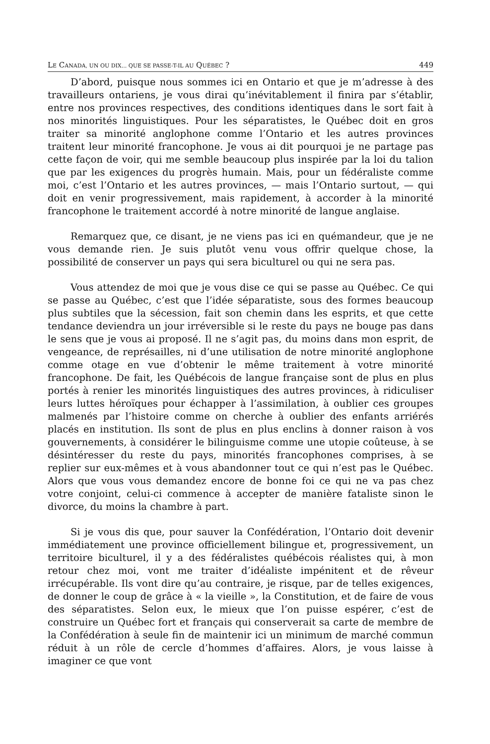LE CANADA, UN OU DIX... QUE SE PASSE-T-IL AU QUÉBEC ? 449
D’abord, puisque nous sommes ici en Ontario et que je m’adresse à des travailleurs ontariens, je vous dirai qu’inévitablement il finira par s’établir, entre nos provinces respectives, des conditions identiques dans le sort fait à nos minorités linguistiques. Pour les séparatistes, le Québec doit en gros traiter sa minorité anglophone comme l’Ontario et les autres provinces traitent leur minorité francophone. Je vous ai dit pourquoi je ne partage pas cette façon de voir, qui me semble beaucoup plus inspirée par la loi du talion que par les exigences du progrès humain. Mais, pour un fédéraliste comme moi, c’est l’Ontario et les autres provinces, — mais l’Ontario surtout, — qui doit en venir progressivement, mais rapidement, à accorder à la minorité francophone le traitement accordé à notre minorité de langue anglaise.
Remarquez que, ce disant, je ne viens pas ici en quémandeur, que je ne vous demande rien. Je suis plutôt venu vous offrir quelque chose, la possibilité de conserver un pays qui sera biculturel ou qui ne sera pas.
Vous attendez de moi que je vous dise ce qui se passe au Québec. Ce qui se passe au Québec, c’est que l’idée séparatiste, sous des formes beaucoup plus subtiles que la sécession, fait son chemin dans les esprits, et que cette tendance deviendra un jour irréversible si le reste du pays ne bouge pas dans le sens que je vous ai proposé. Il ne s’agit pas, du moins dans mon esprit, de vengeance, de représailles, ni d’une utilisation de notre minorité anglophone comme otage en vue d’obtenir le même traitement à votre minorité francophone. De fait, les Québécois de langue française sont de plus en plus portés à renier les minorités linguistiques des autres provinces, à ridiculiser leurs luttes héroïques pour échapper à l’assimilation, à oublier ces groupes malmenés par l’histoire comme on cherche à oublier des enfants arriérés placés en institution. Ils sont de plus en plus enclins à donner raison à vos gouvernements, à considérer le bilinguisme comme une utopie coûteuse, à se désintéresser du reste du pays, minorités francophones comprises, à se replier sur eux-mêmes et à vous abandonner tout ce qui n’est pas le Québec. Alors que vous vous demandez encore de bonne foi ce qui ne va pas chez votre conjoint, celui-ci commence à accepter de manière fataliste sinon le divorce, du moins la chambre à part.
Si je vous dis que, pour sauver la Confédération, l’Ontario doit devenir immédiatement une province officiellement bilingue et, progressivement, un territoire biculturel, il y a des fédéralistes québécois réalistes qui, à mon retour chez moi, vont me traiter d’idéaliste impénitent et de rêveur irrécupérable. Ils vont dire qu’au contraire, je risque, par de telles exigences, de donner le coup de grâce à « la vieille », la Constitution, et de faire de vous des séparatistes. Selon eux, le mieux que l’on puisse espérer, c’est de construire un Québec fort et français qui conserverait sa carte de membre de la Confédération à seule fin de maintenir ici un minimum de marché commun réduit à un rôle de cercle d’hommes d’affaires. Alors, je vous laisse à imaginer ce que vont